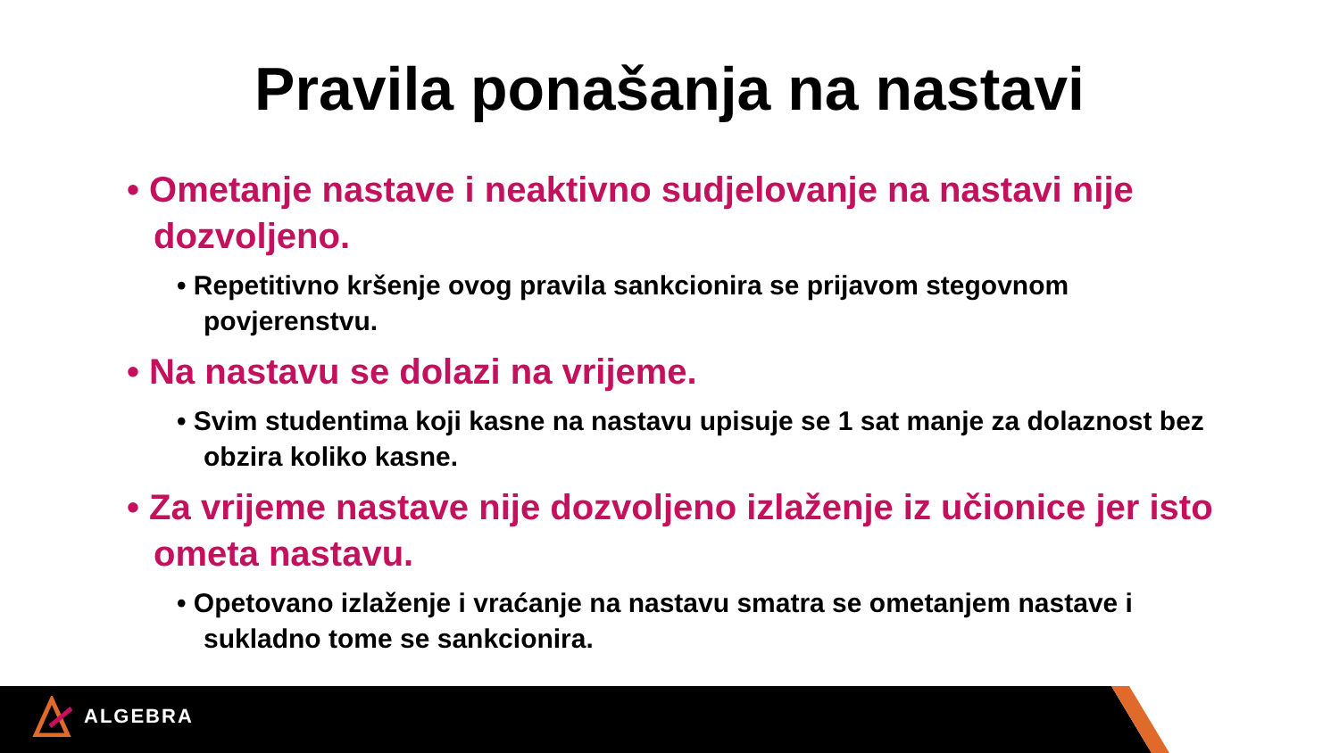Pravila ponašanja na nastavi
• Ometanje nastave i neaktivno sudjelovanje na nastavi nije dozvoljeno.
• Repetitivno kršenje ovog pravila sankcionira se prijavom stegovnom povjerenstvu.
• Na nastavu se dolazi na vrijeme.
• Svim studentima koji kasne na nastavu upisuje se 1 sat manje za dolaznost bez obzira koliko kasne.
• Za vrijeme nastave nije dozvoljeno izlaženje iz učionice jer isto ometa nastavu.
• Opetovano izlaženje i vraćanje na nastavu smatra se ometanjem nastave i sukladno tome se sankcionira.
ALGEBRA